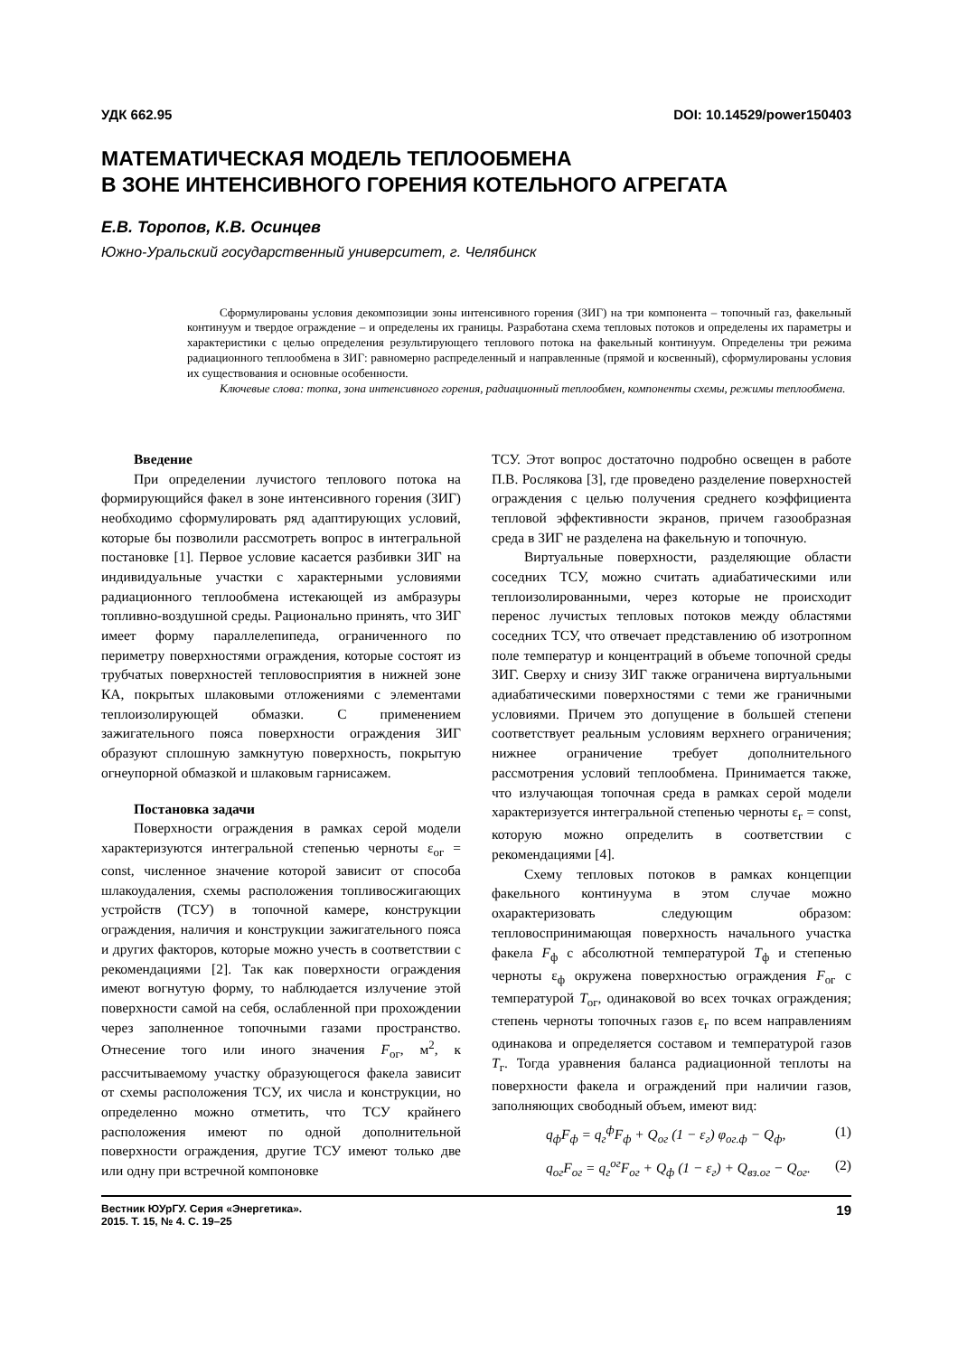УДК 662.95 DOI: 10.14529/power150403
МАТЕМАТИЧЕСКАЯ МОДЕЛЬ ТЕПЛООБМЕНА
В ЗОНЕ ИНТЕНСИВНОГО ГОРЕНИЯ КОТЕЛЬНОГО АГРЕГАТА
Е.В. Торопов, К.В. Осинцев
Южно-Уральский государственный университет, г. Челябинск
Сформулированы условия декомпозиции зоны интенсивного горения (ЗИГ) на три компонента – топочный газ, факельный континуум и твердое ограждение – и определены их границы. Разработана схема тепловых потоков и определены их параметры и характеристики с целью определения результирующего теплового потока на факельный континуум. Определены три режима радиационного теплообмена в ЗИГ: равномерно распределенный и направленные (прямой и косвенный), сформулированы условия их существования и основные особенности.
Ключевые слова: топка, зона интенсивного горения, радиационный теплообмен, компоненты схемы, режимы теплообмена.
Введение
При определении лучистого теплового потока на формирующийся факел в зоне интенсивного горения (ЗИГ) необходимо сформулировать ряд адаптирующих условий, которые бы позволили рассмотреть вопрос в интегральной постановке [1]. Первое условие касается разбивки ЗИГ на индивидуальные участки с характерными условиями радиационного теплообмена истекающей из амбразуры топливно-воздушной среды. Рационально принять, что ЗИГ имеет форму параллелепипеда, ограниченного по периметру поверхностями ограждения, которые состоят из трубчатых поверхностей тепловосприятия в нижней зоне КА, покрытых шлаковыми отложениями с элементами теплоизолирующей обмазки. С применением зажигательного пояса поверхности ограждения ЗИГ образуют сплошную замкнутую поверхность, покрытую огнеупорной обмазкой и шлаковым гарнисажем.
Постановка задачи
Поверхности ограждения в рамках серой модели характеризуются интегральной степенью черноты ε<sub>ог</sub> = const, численное значение которой зависит от способа шлакоудаления, схемы расположения топливосжигающих устройств (ТСУ) в топочной камере, конструкции ограждения, наличия и конструкции зажигательного пояса и других факторов, которые можно учесть в соответствии с рекомендациями [2]. Так как поверхности ограждения имеют вогнутую форму, то наблюдается излучение этой поверхности самой на себя, ослабленной при прохождении через заполненное топочными газами пространство. Отнесение того или иного значения F<sub>ог</sub>, м<sup>2</sup>, к рассчитываемому участку образующегося факела зависит от схемы расположения ТСУ, их числа и конструкции, но определенно можно отметить, что ТСУ крайнего расположения имеют по одной дополнительной поверхности ограждения, другие ТСУ имеют только две или одну при встречной компоновке
ТСУ. Этот вопрос достаточно подробно освещен в работе П.В. Рослякова [3], где проведено разделение поверхностей ограждения с целью получения среднего коэффициента тепловой эффективности экранов, причем газообразная среда в ЗИГ не разделена на факельную и топочную.
Виртуальные поверхности, разделяющие области соседних ТСУ, можно считать адиабатическими или теплоизолированными, через которые не происходит перенос лучистых тепловых потоков между областями соседних ТСУ, что отвечает представлению об изотропном поле температур и концентраций в объеме топочной среды ЗИГ. Сверху и снизу ЗИГ также ограничена виртуальными адиабатическими поверхностями с теми же граничными условиями. Причем это допущение в большей степени соответствует реальным условиям верхнего ограничения; нижнее ограничение требует дополнительного рассмотрения условий теплообмена. Принимается также, что излучающая топочная среда в рамках серой модели характеризуется интегральной степенью черноты ε<sub>г</sub> = const, которую можно определить в соответствии с рекомендациями [4].
Схему тепловых потоков в рамках концепции факельного континуума в этом случае можно охарактеризовать следующим образом: тепловоспринимающая поверхность начального участка факела F<sub>ф</sub> с абсолютной температурой T<sub>ф</sub> и степенью черноты ε<sub>ф</sub> окружена поверхностью ограждения F<sub>ог</sub> с температурой T<sub>ог</sub>, одинаковой во всех точках ограждения; степень черноты топочных газов ε<sub>г</sub> по всем направлениям одинакова и определяется составом и температурой газов T<sub>г</sub>. Тогда уравнения баланса радиационной теплоты на поверхности факела и ограждений при наличии газов, заполняющих свободный объем, имеют вид:
q<sub>ф</sub>F<sub>ф</sub> = q<sub>г</sub><sup>ф</sup>F<sub>ф</sub> + Q<sub>ог</sub> (1 − ε<sub>г</sub>) φ<sub>ог.ф</sub> − Q<sub>ф</sub>, (1)
q<sub>ог</sub>F<sub>ог</sub> = q<sub>г</sub><sup>ог</sup>F<sub>ог</sub> + Q<sub>ф</sub> (1 − ε<sub>г</sub>) + Q<sub>вз.ог</sub> − Q<sub>ог</sub>. (2)
Вестник ЮУрГУ. Серия «Энергетика».
2015. Т. 15, № 4. С. 19–25 19